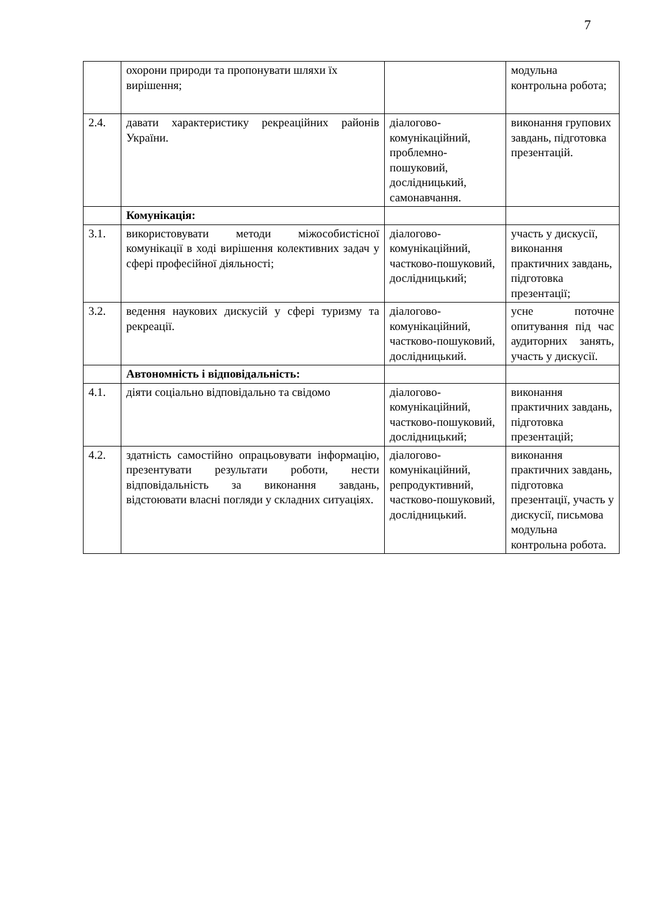7
| | охорони природи та пропонувати шляхи їх вирішення; | | модульна контрольна робота; |
| 2.4. | давати характеристику рекреаційних районів України. | діалогово-комунікаційний, проблемно-пошуковий, дослідницький, самонавчання. | виконання групових завдань, підготовка презентацій. |
| | Комунікація: | | |
| 3.1. | використовувати методи міжособистісної комунікації в ході вирішення колективних задач у сфері професійної діяльності; | діалогово-комунікаційний, частково-пошуковий, дослідницький; | участь у дискусії, виконання практичних завдань, підготовка презентації; |
| 3.2. | ведення наукових дискусій у сфері туризму та рекреації. | діалогово-комунікаційний, частково-пошуковий, дослідницький. | усне поточне опитування під час аудиторних занять, участь у дискусії. |
| | Автономність і відповідальність: | | |
| 4.1. | діяти соціально відповідально та свідомо | діалогово-комунікаційний, частково-пошуковий, дослідницький; | виконання практичних завдань, підготовка презентацій; |
| 4.2. | здатність самостійно опрацьовувати інформацію, презентувати результати роботи, нести відповідальність за виконання завдань, відстоювати власні погляди у складних ситуаціях. | діалогово-комунікаційний, репродуктивний, частково-пошуковий, дослідницький. | виконання практичних завдань, підготовка презентації, участь у дискусії, письмова модульна контрольна робота. |